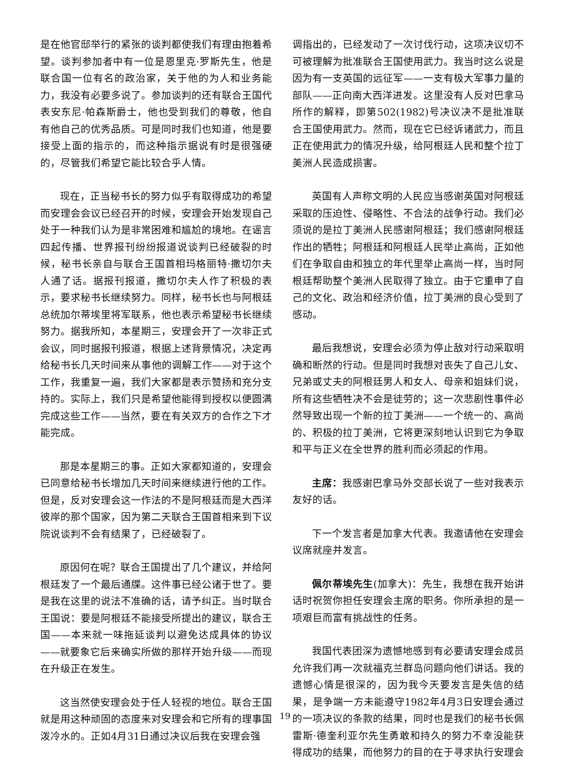是在他官邸举行的紧张的谈判都使我们有理由抱着希望。谈判参加者中有一位是恩里克·罗斯先生，他是联合国一位有名的政治家，关于他的为人和业务能力，我没有必要多说了。参加谈判的还有联合王国代表安东尼·帕森斯爵士，他也受到我们的尊敬，他自有他自己的优秀品质。可是同时我们也知道，他是要接受上面的指示的，而这种指示据说有时是很强硬的，尽管我们希望它能比较合乎人情。
现在，正当秘书长的努力似乎有取得成功的希望而安理会会议已经召开的时候，安理会开始发现自己处于一种我们认为是非常困难和尴尬的境地。在谣言四起传播、世界报刊纷纷报道说谈判已经破裂的时候，秘书长亲自与联合王国首相玛格丽特·撒切尔夫人通了话。据报刊报道，撒切尔夫人作了积极的表示，要求秘书长继续努力。同样，秘书长也与阿根廷总统加尔蒂埃里将军联系，他也表示希望秘书长继续努力。据我所知，本星期三，安理会开了一次非正式会议，同时据报刊报道，根据上述背景情况，决定再给秘书长几天时间来从事他的调解工作——对于这个工作，我重复一遍，我们大家都是表示赞扬和充分支持的。实际上，我们只是希望他能得到授权以便圆满完成这些工作——当然，要在有关双方的合作之下才能完成。
那是本星期三的事。正如大家都知道的，安理会已同意给秘书长增加几天时间来继续进行他的工作。但是，反对安理会这一作法的不是阿根廷而是大西洋彼岸的那个国家，因为第二天联合王国首相来到下议院说谈判不会有结果了，已经破裂了。
原因何在呢？联合王国提出了几个建议，并给阿根廷发了一个最后通牒。这件事已经公诸于世了。要是我在这里的说法不准确的话，请予纠正。当时联合王国说：要是阿根廷不能接受所提出的建议，联合王国——本来就一味拖延谈判以避免达成具体的协议——就要象它后来确实所做的那样开始升级——而现在升级正在发生。
这当然使安理会处于任人轻视的地位。联合王国就是用这种顽固的态度来对安理会和它所有的理事国泼冷水的。正如4月31日通过决议后我在安理会强
调指出的，已经发动了一次讨伐行动，这项决议切不可被理解为批准联合王国使用武力。我当时这么说是因为有一支英国的远征军——一支有极大军事力量的部队——正向南大西洋进发。这里没有人反对巴拿马所作的解释，即第502(1982)号决议决不是批准联合王国使用武力。然而，现在它已经诉诸武力，而且正在使用武力的情况升级，给阿根廷人民和整个拉丁美洲人民造成损害。
英国有人声称文明的人民应当感谢英国对阿根廷采取的压迫性、侵略性、不合法的战争行动。我们必须说的是拉丁美洲人民感谢阿根廷；我们感谢阿根廷作出的牺牲；阿根廷和阿根廷人民举止高尚，正如他们在争取自由和独立的年代里举止高尚一样，当时阿根廷帮助整个美洲人民取得了独立。由于它重申了自己的文化、政治和经济价值，拉丁美洲的良心受到了感动。
最后我想说，安理会必须为停止敌对行动采取明确和断然的行动。但是同时我想对丧失了自己儿女、兄弟或丈夫的阿根廷男人和女人、母亲和姐妹们说，所有这些牺牲决不会是徒劳的；这一次悲剧性事件必然导致出现一个新的拉丁美洲——一个统一的、高尚的、积极的拉丁美洲，它将更深刻地认识到它为争取和平与正义在全世界的胜利而必须起的作用。
主席：我感谢巴拿马外交部长说了一些对我表示友好的话。
下一个发言者是加拿大代表。我邀请他在安理会议席就座并发言。
佩尔蒂埃先生(加拿大)：先生，我想在我开始讲话时祝贺你担任安理会主席的职务。你所承担的是一项艰巨而富有挑战性的任务。
我国代表团深为遗憾地感到有必要请安理会成员允许我们再一次就福克兰群岛问题向他们讲话。我的遗憾心情是很深的，因为我今天要发言是失信的结果，是争端一方未能遵守1982年4月3日安理会通过的一项决议的条款的结果，同时也是我们的秘书长佩雷斯·德奎利亚尔先生勇敢和持久的努力不幸没能获得成功的结果，而他努力的目的在于寻求执行安理会
19